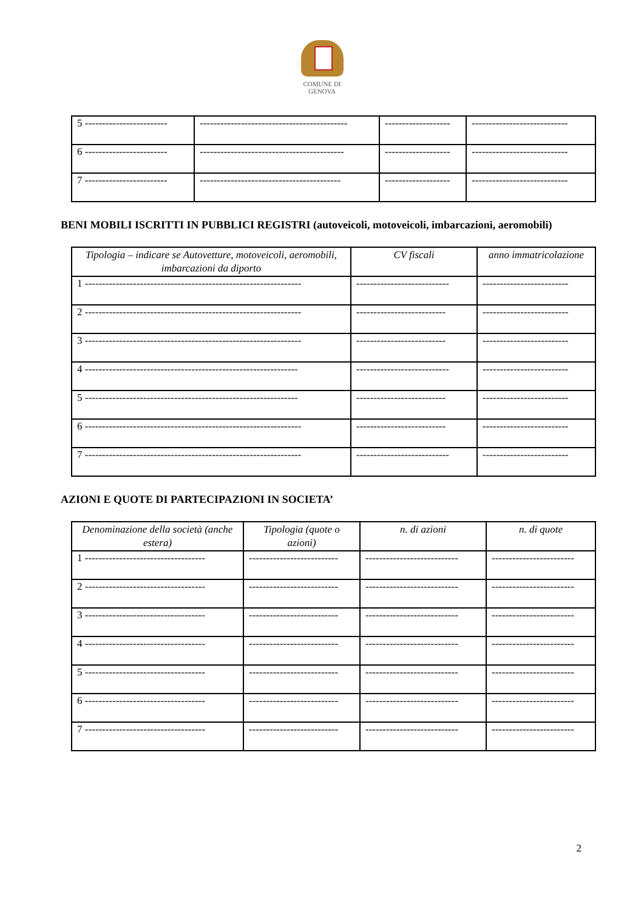COMUNE DI
GENOVA
| 5 ------------------------ | ------------------------------------------- | ------------------- | ---------------------------- |
| 6 ------------------------ | ------------------------------------------ | ------------------- | ---------------------------- |
| 7 ------------------------ | ----------------------------------------- | ------------------- | ---------------------------- |
BENI MOBILI ISCRITTI IN PUBBLICI REGISTRI (autoveicoli, motoveicoli, imbarcazioni, aeromobili)
| Tipologia – indicare se Autovetture, motoveicoli, aeromobili, imbarcazioni da diporto | CV fiscali | anno immatricolazione |
| --- | --- | --- |
| 1 --------------------------------------------------------------- | --------------------------- | ------------------------- |
| 2 --------------------------------------------------------------- | -------------------------- | ------------------------- |
| 3 --------------------------------------------------------------- | -------------------------- | ------------------------- |
| 4 -------------------------------------------------------------- | --------------------------- | ------------------------- |
| 5 -------------------------------------------------------------- | -------------------------- | ------------------------- |
| 6 --------------------------------------------------------------- | -------------------------- | ------------------------- |
| 7 --------------------------------------------------------------- | --------------------------- | ------------------------- |
AZIONI E QUOTE DI PARTECIPAZIONI IN SOCIETA’
| Denominazione della società (anche estera) | Tipologia (quote o azioni) | n. di azioni | n. di quote |
| --- | --- | --- | --- |
| 1 ----------------------------------- | -------------------------- | --------------------------- | ------------------------ |
| 2 ----------------------------------- | -------------------------- | --------------------------- | ------------------------ |
| 3 ----------------------------------- | -------------------------- | --------------------------- | ------------------------ |
| 4 ----------------------------------- | -------------------------- | --------------------------- | ------------------------ |
| 5 ----------------------------------- | -------------------------- | --------------------------- | ------------------------ |
| 6 ----------------------------------- | -------------------------- | --------------------------- | ------------------------ |
| 7 ----------------------------------- | -------------------------- | --------------------------- | ------------------------ |
2